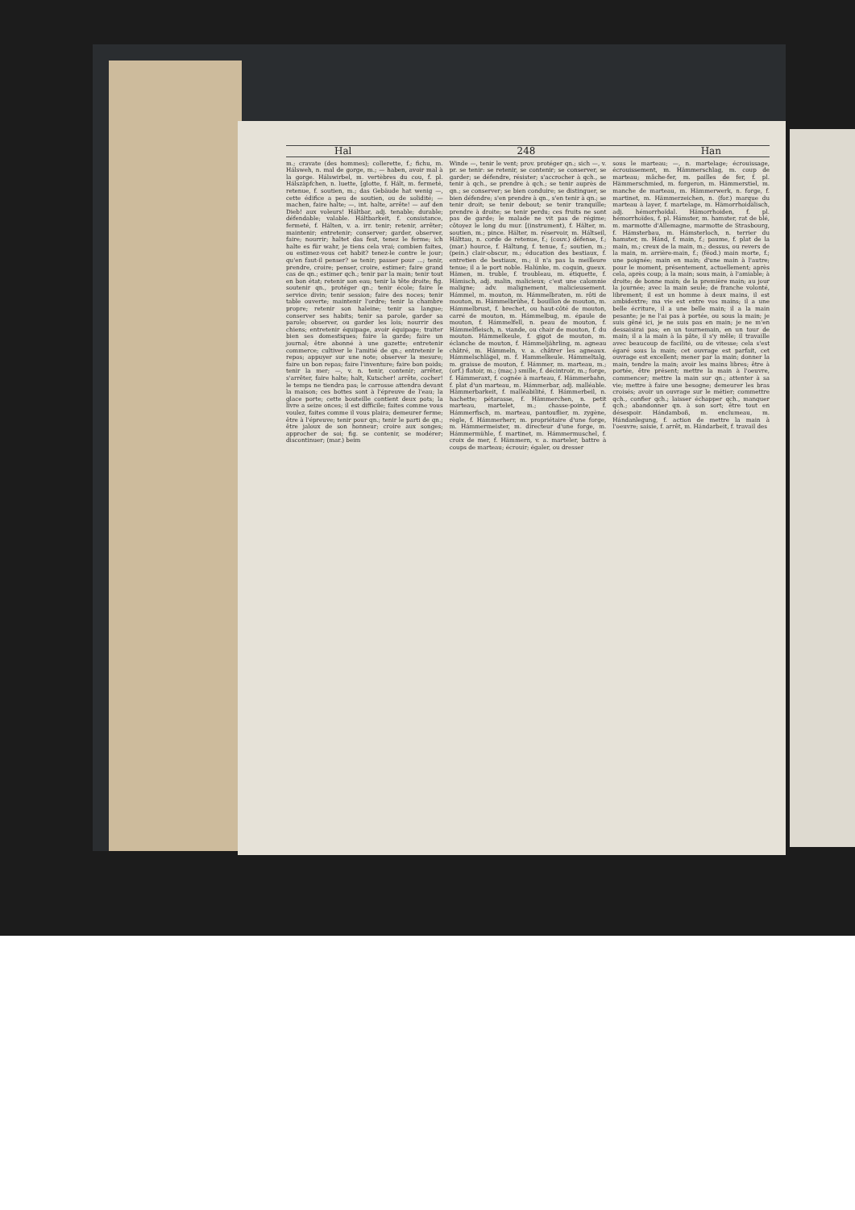Hal 248 Han
m.; cravate (des hommes); collerette, f.; fichu, m. Hálsweh, n. mal de gorge, m.; — haben, avoir mal à la gorge. Hálswirbel, m. vertèbres du cou, f. pl. Hálszäpfchen, n. luette, [glotte, f. Hált, m. fermeté, retenue, f. soutien, m.; das Gebäude hat wenig —, cette édifice a peu de soutien, ou de solidité; — machen, faire halte; —, int. halte, arrête! — auf den Dieb! aux voleurs! Háltbar, adj. tenable; durable; défendable; valable. Háltbarkeit, f. consistance, fermeté, f. Hálten, v. a. irr. tenir; retenir, arrêter; maintenir; entretenir; conserver; garder, observer, faire; nourrir; haltet das fest, tenez le ferme; ich halte es für wahr, je tiens cela vrai; combien faites, ou estimez-vous cet habit? tenez-le contre le jour; qu'en faut-il penser? se tenir; passer pour ...; tenir, prendre, croire; penser, croire, estimer; faire grand cas de qn.; estimer qch.; tenir par la main; tenir tout en bon état; retenir son eau; tenir la tête droite; fig. soutenir qn., protéger qn.; tenir école; faire le service divin; tenir session; faire des noces; tenir table ouverte; maintenir l'ordre; tenir la chambre propre; retenir son haleine; tenir sa langue; conserver ses habits; tenir sa parole, garder sa parole; observer, ou garder les lois; nourrir des chiens; entretenir équipage, avoir équipage; traiter bien ses domestiques; faire la garde; faire un journal; être abonné à une gazette; entretenir commerce; cultiver le l'amitié de qn.; entretenir le repos; appuyer sur une note; observer la mesure; faire un bon repas; faire l'inventure; faire bon poids; tenir la mer; —, v. n. tenir, contenir; arrêter, s'arrêter, faire halte; halt, Kutscher! arrête, cocher! le temps ne tiendra pas; le carrosse attendra devant la maison; ces bottes sont à l'épreuve de l'eau; la glace porte; cette bouteille contient deux pots; la livre a seize onces; il est difficile; faites comme vous voulez, faites comme il vous plaira; demeurer ferme; être à l'épreuve; tenir pour qn.; tenir le parti de qn.; être jaloux de son honneur; croire aux songes; approcher de soi; fig. se contenir, se modérer; discontinuer; (mar.) beim
Winde —, tenir le vent; prov. protéger qn.; sich —, v. pr. se tenir: se retenir, se contenir; se conserver, se garder; se défendre, résister; s'accrocher à qch., se tenir à qch., se prendre à qch.; se tenir auprès de qn.; se conserver; se bien conduire; se distinguer, se bien défendre; s'en prendre à qn., s'en tenir à qn.; se tenir droit; se tenir debout; se tenir tranquille; prendre à droite; se tenir perdu; ces fruits ne sont pas de garde; le malade ne vit pas de régime; côtoyez le long du mur. [(instrument), f. Hälter, m. soutien, m.; pince. Hälter, m. réservoir, m. Háltseil, Hálttau, n. corde de retenue, f.; (couv.) défense, f.; (mar.) hource, f. Háltung, f. tenue, f.; soutien, m.; (pein.) clair-obscur, m.; éducation des bestiaux, f. entretien de bestiaux, m.; il n'a pas la meilleure tenue; il a le port noble. Halúnke, m. coquin, gueux. Hämen, m. truble, f. troubleau, m. étiquette, f. Hämisch, adj. malin, malicieux; c'est une calomnie maligne; adv. malignement, malicieusement. Hámmel, m. mouton, m. Hámmelbraten, m. rôti de mouton, m. Hámmelbrühe, f. bouillon de mouton, m. Hámmelbrust, f. brechet, ou haut-côté de mouton, carré de mouton, m. Hámmelbug, m. épaule de mouton, f. Hámmelfell, n. peau de mouton, f. Hámmelfleisch, n. viande, ou chair de mouton, f. du mouton. Hámmelkeule, f. gigot de mouton, m. éclanche de mouton, f. Hámmeljährling, m. agneau châtré, m. Hámmeln, v. a. châtrer les agneaux. Hámmelschlägel, m. f. Hammelkeule. Hámmeltalg, m. graisse de mouton, f. Hámmer, m. marteau, m.; (orf.) flatoir, m.; (maç.) smille, f. décintroir, m.; forge, f. Hámmeraxt, f. cognée à marteau, f. Hámmerbahn, f. plat d'un marteau, m. Hámmerbar, adj. malléable. Hämmerbarkeit, f. malléabilité, f. Hámmerbeil, n. hachette; pétarasse, f. Hämmerchen, n. petit marteau, martelet, m.; chasse-pointe, f. Hámmerfisch, m. marteau, pantouflier, m. zygène, règle, f. Hámmerherr, m. propriétaire d'une forge, m. Hámmermeister, m. directeur d'une forge, m. Hámmermühle, f. martinet, m. Hámmermuschel, f. croix de mer, f. Hämmern, v. a. marteler, battre à coups de marteau; écrouir; égaler, ou dresser
sous le marteau; —, n. martelage; écrouissage, écrouissement, m. Hämmerschlag, m. coup de marteau; mâche-fer, m. pailles de fer, f. pl. Hämmerschmied, m. forgeron, m. Hämmerstiel, m. manche de marteau, m. Hämmerwerk, n. forge, f. martinet, m. Hämmerzeichen, n. (for.) marque du marteau à layer, f. martelage, m. Hämorrhoidälisch, adj. hémorrhoïdal. Hämorrhoiden, f. pl. hémorrhoïdes, f. pl. Hámster, m. hamster, rat de blé, m. marmotte d'Allemagne, marmotte de Strasbourg, f. Hámsterbau, m. Hámsterloch, n. terrier du hamster, m. Hánd, f. main, f.; paume, f. plat de la main, m.; creux de la main, m.; dessus, ou revers de la main, m. arrière-main, f.; (féod.) main morte, f.; une poignée; main en main; d'une main à l'autre; pour le moment, présentement, actuellement; après cela, après coup; à la main; sous main, à l'amiable; à droite; de bonne main; de la première main; au jour la journée; avec la main seule; de franche volonté, librement; il est un homme à deux mains, il est ambidextre; ma vie est entre vos mains; il a une belle écriture, il a une belle main; il a la main pesante; je ne l'ai pas à portée, ou sous la main; je suis gêné ici, je ne suis pas en main; je ne m'en dessaisirai pas; en un tournemain, en un tour de main; il a la main à la pâte, il s'y mêle; il travaille avec beaucoup de facilité, ou de vitesse; cela s'est égaré sous la main; cet ouvrage est parfait, cet ouvrage est excellent; mener par la main; donner la main, tendre la main; avoir les mains libres; être à portée, être présent; mettre la main à l'oeuvre, commencer; mettre la main sur qn.; attenter à sa vie; mettre à faire une besogne; demeurer les bras croisés; avoir un ouvrage sur le métier; commettre qch., confier qch.; laisser échapper qch., manquer qch.; abandonner qn. à son sort; être tout en désespoir. Hándamboß, m. enclumeau, m. Hándanlegung, f. action de mettre la main à l'oeuvre; saisie, f. arrêt, m. Hándarbeit, f. travail des